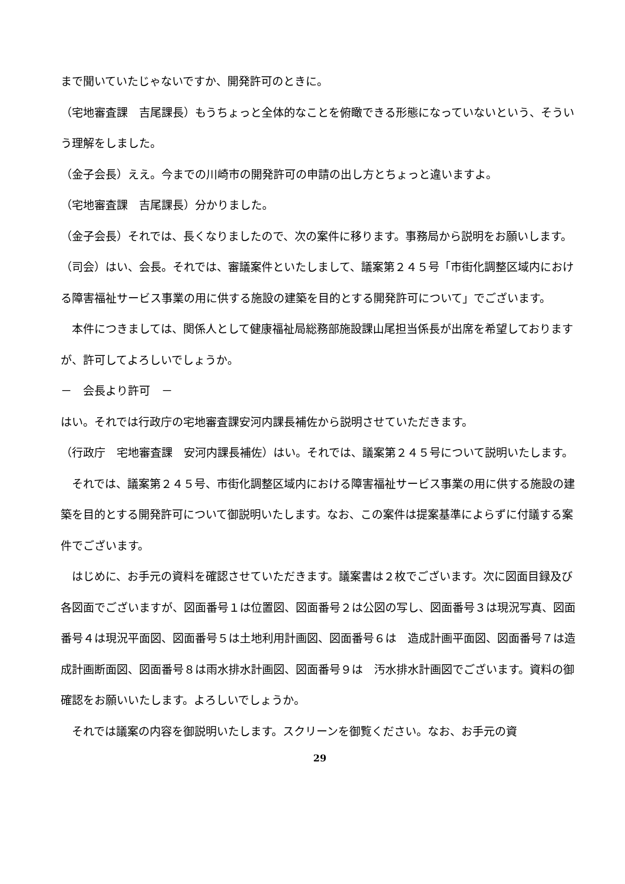まで聞いていたじゃないですか、開発許可のときに。
（宅地審査課　吉尾課長）もうちょっと全体的なことを俯瞰できる形態になっていないという、そういう理解をしました。
（金子会長）ええ。今までの川崎市の開発許可の申請の出し方とちょっと違いますよ。
（宅地審査課　吉尾課長）分かりました。
（金子会長）それでは、長くなりましたので、次の案件に移ります。事務局から説明をお願いします。
（司会）はい、会長。それでは、審議案件といたしまして、議案第２４５号「市街化調整区域内における障害福祉サービス事業の用に供する施設の建築を目的とする開発許可について」でございます。
　本件につきましては、関係人として健康福祉局総務部施設課山尾担当係長が出席を希望しておりますが、許可してよろしいでしょうか。
－　会長より許可　－
はい。それでは行政庁の宅地審査課安河内課長補佐から説明させていただきます。
（行政庁　宅地審査課　安河内課長補佐）はい。それでは、議案第２４５号について説明いたします。
　それでは、議案第２４５号、市街化調整区域内における障害福祉サービス事業の用に供する施設の建築を目的とする開発許可について御説明いたします。なお、この案件は提案基準によらずに付議する案件でございます。
　はじめに、お手元の資料を確認させていただきます。議案書は２枚でございます。次に図面目録及び各図面でございますが、図面番号１は位置図、図面番号２は公図の写し、図面番号３は現況写真、図面番号４は現況平面図、図面番号５は土地利用計画図、図面番号６は　造成計画平面図、図面番号７は造成計画断面図、図面番号８は雨水排水計画図、図面番号９は　汚水排水計画図でございます。資料の御確認をお願いいたします。よろしいでしょうか。
　それでは議案の内容を御説明いたします。スクリーンを御覧ください。なお、お手元の資
29